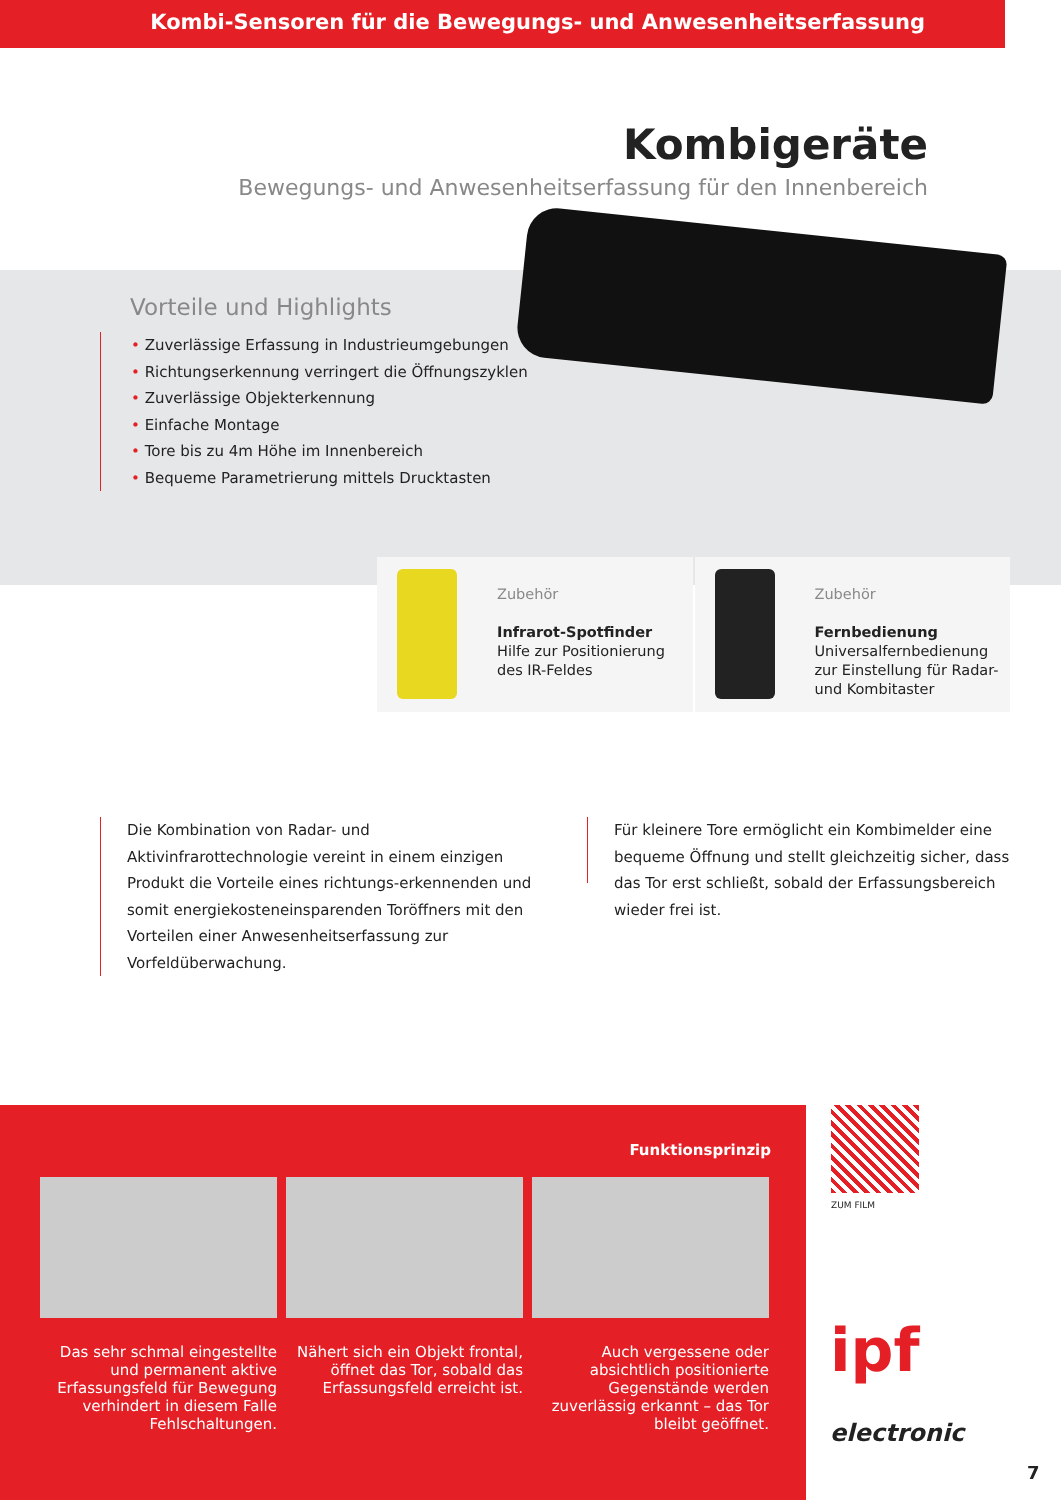Kombi-Sensoren für die Bewegungs- und Anwesenheitserfassung
Kombigeräte
Bewegungs- und Anwesenheitserfassung für den Innenbereich
Vorteile und Highlights
Zuverlässige Erfassung in Industrieumgebungen
Richtungserkennung verringert die Öffnungszyklen
Zuverlässige Objekterkennung
Einfache Montage
Tore bis zu 4m Höhe im Innenbereich
Bequeme Parametrierung mittels Drucktasten
Zubehör
Infrarot-Spotfinder
Hilfe zur Positionierung
des IR-Feldes
Zubehör
Fernbedienung
Universalfernbedienung
zur Einstellung für Radar-
und Kombitaster
Die Kombination von Radar- und Aktivinfrarottechnologie vereint in einem einzigen Produkt die Vorteile eines richtungs-erkennenden und somit energiekosteneinsparenden Toröffners mit den Vorteilen einer Anwesenheitserfassung zur Vorfeldüberwachung.
Für kleinere Tore ermöglicht ein Kombimelder eine bequeme Öffnung und stellt gleichzeitig sicher, dass das Tor erst schließt, sobald der Erfassungsbereich wieder frei ist.
Funktionsprinzip
Das sehr schmal eingestellte und permanent aktive Erfassungsfeld für Bewegung verhindert in diesem Falle Fehlschaltungen.
Nähert sich ein Objekt frontal, öffnet das Tor, sobald das Erfassungsfeld erreicht ist.
Auch vergessene oder absichtlich positionierte Gegenstände werden zuverlässig erkannt – das Tor bleibt geöffnet.
ZUM FILM
ipf electronic
7